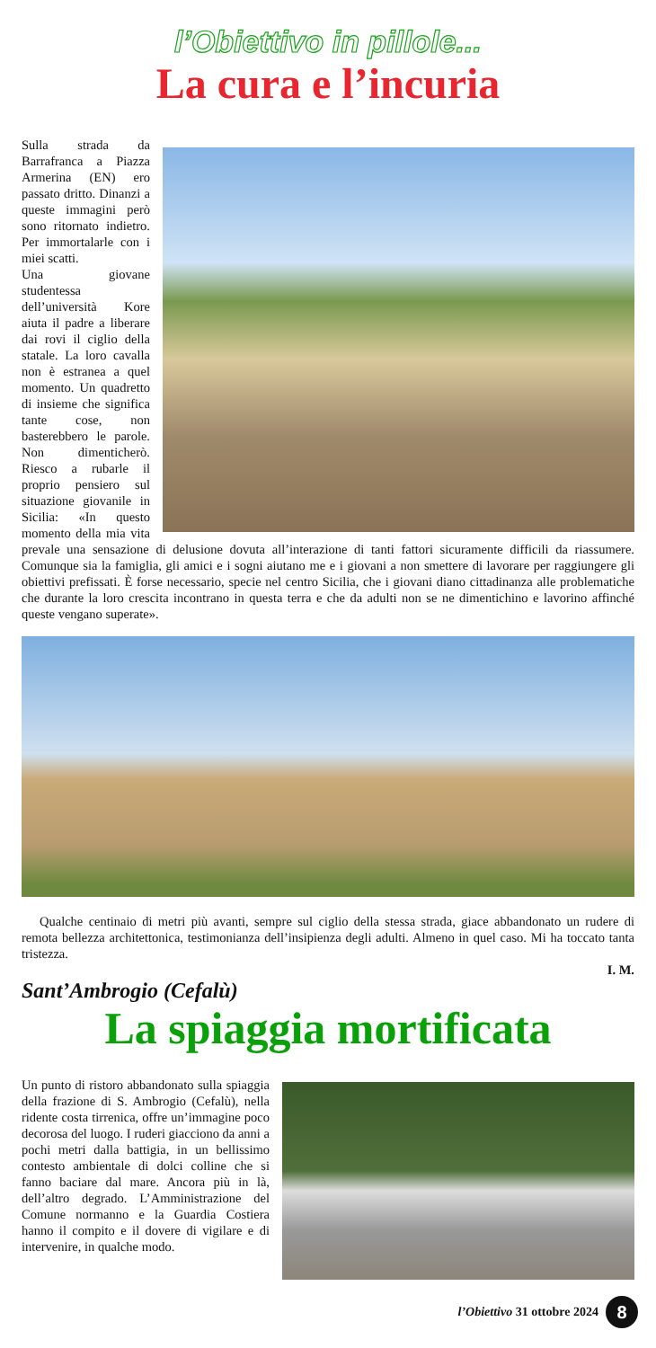l’Obiettivo in pillole...
La cura e l’incuria
Sulla strada da Barrafranca a Piazza Armerina (EN) ero passato dritto. Dinanzi a queste immagini però sono ritornato indietro. Per immortalarle con i miei scatti.
Una giovane studentessa dell’università Kore aiuta il padre a liberare dai rovi il ciglio della statale. La loro cavalla non è estranea a quel momento. Un quadretto di insieme che significa tante cose, non basterebbero le parole. Non dimenticherò. Riesco a rubarle il proprio pensiero sul situazione giovanile in Sicilia: «In questo momento della mia vita prevale una sensazione di delusione dovuta all’interazione di tanti fattori sicuramente difficili da riassumere. Comunque sia la famiglia, gli amici e i sogni aiutano me e i giovani a non smettere di lavorare per raggiungere gli obiettivi prefissati. È forse necessario, specie nel centro Sicilia, che i giovani diano cittadinanza alle problematiche che durante la loro crescita incontrano in questa terra e che da adulti non se ne dimentichino e lavorino affinché queste vengano superate».
Qualche centinaio di metri più avanti, sempre sul ciglio della stessa strada, giace abbandonato un rudere di remota bellezza architettonica, testimonianza dell’insipienza degli adulti. Almeno in quel caso. Mi ha toccato tanta tristezza.
I. M.
Sant’Ambrogio (Cefalù)
La spiaggia mortificata
Un punto di ristoro abbandonato sulla spiaggia della frazione di S. Ambrogio (Cefalù), nella ridente costa tirrenica, offre un’immagine poco decorosa del luogo. I ruderi giacciono da anni a pochi metri dalla battigia, in un bellissimo contesto ambientale di dolci colline che si fanno baciare dal mare. Ancora più in là, dell’altro degrado. L’Amministrazione del Comune normanno e la Guardia Costiera hanno il compito e il dovere di vigilare e di intervenire, in qualche modo.
l’Obiettivo 31 ottobre 2024 8